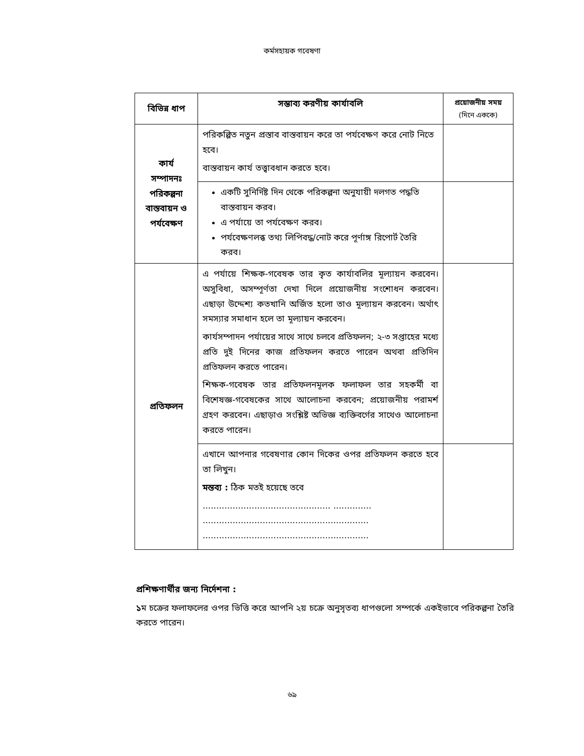কর্মসহায়ক গবেষণা
| বিভিন্ন ধাপ | সম্ভাব্য করণীয় কার্যাবলি | প্রয়োজনীয় সময় (দিনে এককে) |
| --- | --- | --- |
| কার্য সম্পাদনঃ পরিকল্পনা বাস্তবায়ন ও পর্যবেক্ষণ | পরিকল্পিত নতুন প্রস্তাব বাস্তবায়ন করে তা পর্যবেক্ষণ করে নোট নিতে হবে। বাস্তবায়ন কার্য তত্ত্বাবধান করতে হবে। | |
| | একটি সুনির্দিষ্ট দিন থেকে পরিকল্পনা অনুযায়ী দলগত পদ্ধতি বাস্তবায়ন করব। এ পর্যায়ে তা পর্যবেক্ষণ করব। পর্যবেক্ষণলব্ধ তথ্য লিপিবদ্ধ/নোট করে পূর্ণাঙ্গ রিপোর্ট তৈরি করব। | |
| প্রতিফলন | এ পর্যায়ে শিক্ষক-গবেষক তার কৃত কার্যাবলির মূল্যায়ন করবেন। অসুবিধা, অসম্পূর্ণতা দেখা দিলে প্রয়োজনীয় সংশোধন করবেন। এছাড়া উদ্দেশ্য কতখানি অর্জিত হলো তাও মূল্যায়ন করবেন। অর্থাৎ সমস্যার সমাধান হলে তা মূল্যায়ন করবেন। কার্যসম্পাদন পর্যায়ের সাথে সাথে চলবে প্রতিফলন; ২-৩ সপ্তাহের মধ্যে প্রতি দুই দিনের কাজ প্রতিফলন করতে পারেন অথবা প্রতিদিন প্রতিফলন করতে পারেন। শিক্ষক-গবেষক তার প্রতিফলনমূলক ফলাফল তার সহকর্মী বা বিশেষজ্ঞ-গবেষকের সাথে আলোচনা করবেন; প্রয়োজনীয় পরামর্শ গ্রহণ করবেন। এছাড়াও সংশ্লিষ্ট অভিজ্ঞ ব্যক্তিবর্গের সাথেও আলোচনা করতে পারেন। | |
| | এখানে আপনার গবেষণার কোন দিকের ওপর প্রতিফলন করতে হবে তা লিখুন। মন্তব্য : ঠিক মতই হয়েছে তবে ............................................... .............. ............................................................. ............................................................. | |
প্রশিক্ষণার্থীর জন্য নির্দেশনা :
১ম চক্রের ফলাফলের ওপর ভিত্তি করে আপনি ২য় চক্রে অনুসৃতব্য ধাপগুলো সম্পর্কে একইভাবে পরিকল্পনা তৈরি করতে পারেন।
৬৯